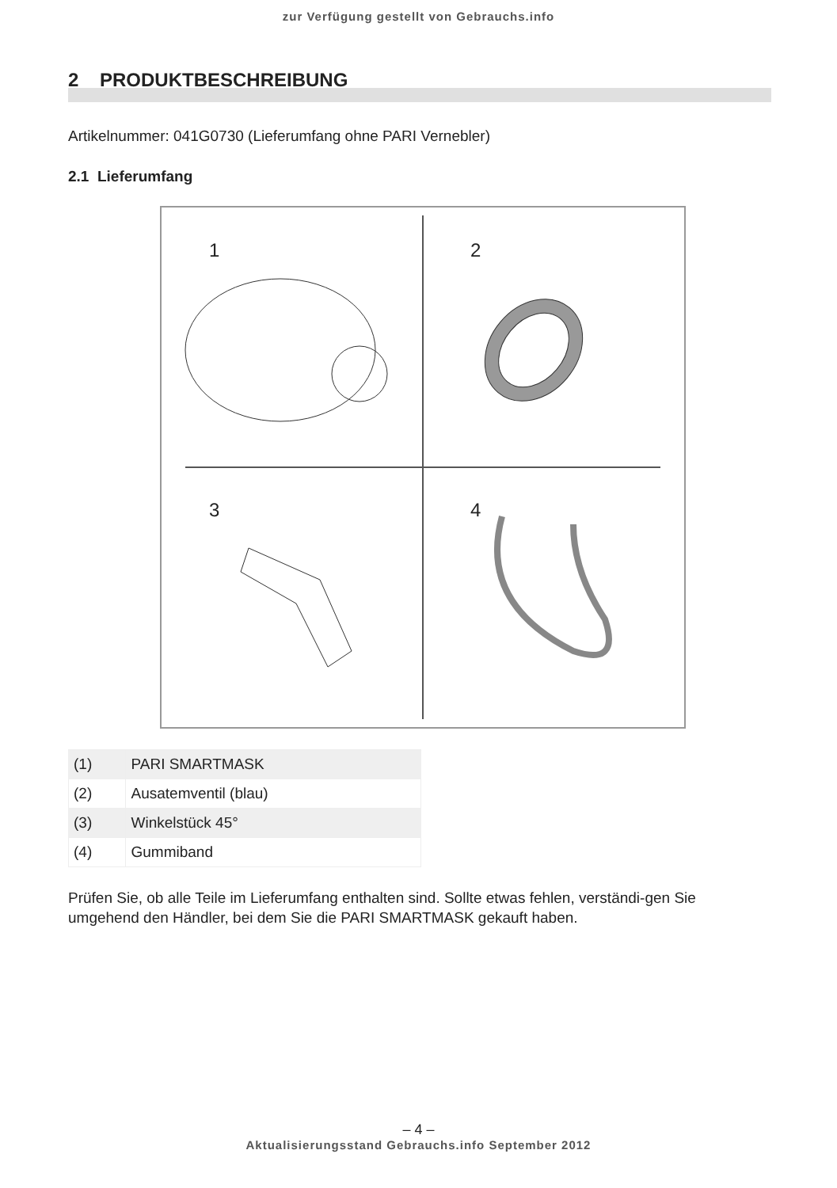zur Verfügung gestellt von Gebrauchs.info
2 PRODUKTBESCHREIBUNG
Artikelnummer: 041G0730 (Lieferumfang ohne PARI Vernebler)
2.1 Lieferumfang
1
2
3
4
| (1) | PARI SMARTMASK |
| (2) | Ausatemventil (blau) |
| (3) | Winkelstück 45° |
| (4) | Gummiband |
Prüfen Sie, ob alle Teile im Lieferumfang enthalten sind. Sollte etwas fehlen, verständi-gen Sie umgehend den Händler, bei dem Sie die PARI SMARTMASK gekauft haben.
– 4 –
Aktualisierungsstand Gebrauchs.info September 2012